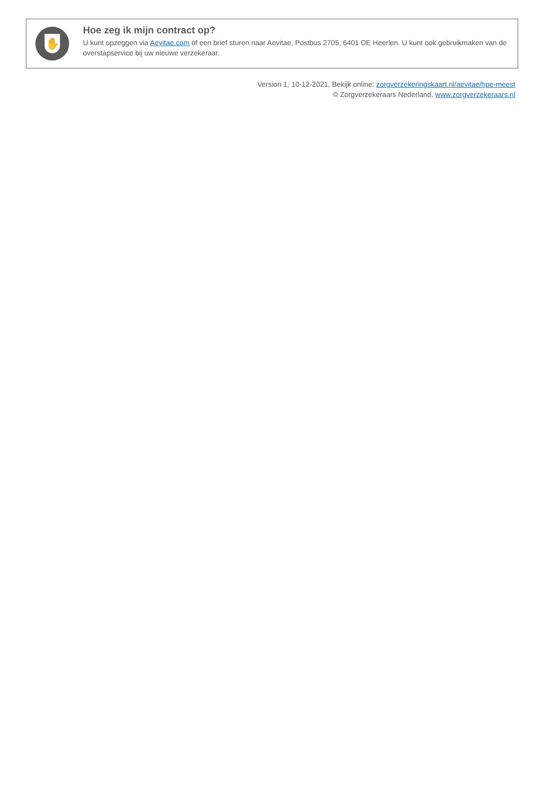✋
Hoe zeg ik mijn contract op?
U kunt opzeggen via Aevitae.com of een brief sturen naar Aevitae, Postbus 2705, 6401 DE Heerlen. U kunt ook gebruikmaken van de overstapservice bij uw nieuwe verzekeraar.
Version 1, 10-12-2021, Bekijk online: zorgverzekeringskaart.nl/aevitae/hpe-meest
© Zorgverzekeraars Nederland, www.zorgverzekeraars.nl